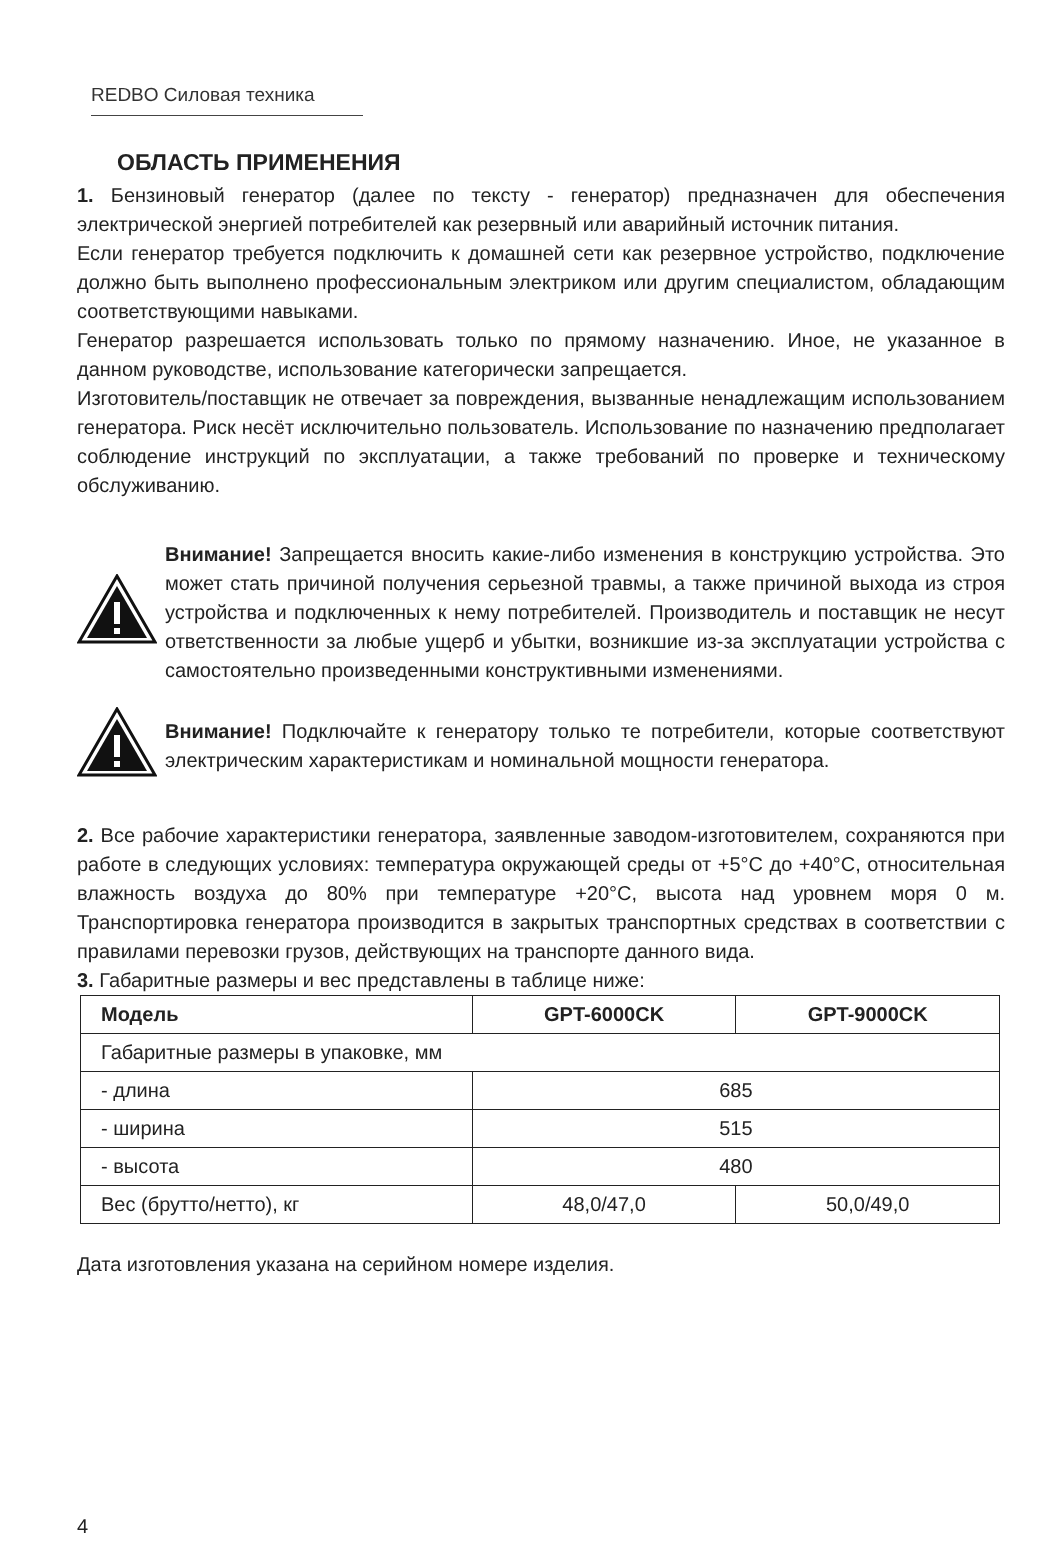REDBO Силовая техника
ОБЛАСТЬ ПРИМЕНЕНИЯ
1. Бензиновый генератор (далее по тексту - генератор) предназначен для обеспечения электрической энергией потребителей как резервный или аварийный источник питания.
Если генератор требуется подключить к домашней сети как резервное устройство, подключение должно быть выполнено профессиональным электриком или другим специалистом, обладающим соответствующими навыками.
Генератор разрешается использовать только по прямому назначению. Иное, не указанное в данном руководстве, использование категорически запрещается.
Изготовитель/поставщик не отвечает за повреждения, вызванные ненадлежащим использованием генератора. Риск несёт исключительно пользователь. Использование по назначению предполагает соблюдение инструкций по эксплуатации, а также требований по проверке и техническому обслуживанию.
Внимание! Запрещается вносить какие-либо изменения в конструкцию устройства. Это может стать причиной получения серьезной травмы, а также причиной выхода из строя устройства и подключенных к нему потребителей. Производитель и поставщик не несут ответственности за любые ущерб и убытки, возникшие из-за эксплуатации устройства с самостоятельно произведенными конструктивными изменениями.
Внимание! Подключайте к генератору только те потребители, которые соответствуют электрическим характеристикам и номинальной мощности генератора.
2. Все рабочие характеристики генератора, заявленные заводом-изготовителем, сохраняются при работе в следующих условиях: температура окружающей среды от +5°С до +40°С, относительная влажность воздуха до 80% при температуре +20°С, высота над уровнем моря 0 м. Транспортировка генератора производится в закрытых транспортных средствах в соответствии с правилами перевозки грузов, действующих на транспорте данного вида.
3. Габаритные размеры и вес представлены в таблице ниже:
| Модель | GPT-6000CK | GPT-9000CK |
| --- | --- | --- |
| Габаритные размеры в упаковке, мм | | |
| - длина | 685 | |
| - ширина | 515 | |
| - высота | 480 | |
| Вес (брутто/нетто), кг | 48,0/47,0 | 50,0/49,0 |
Дата изготовления указана на серийном номере изделия.
4